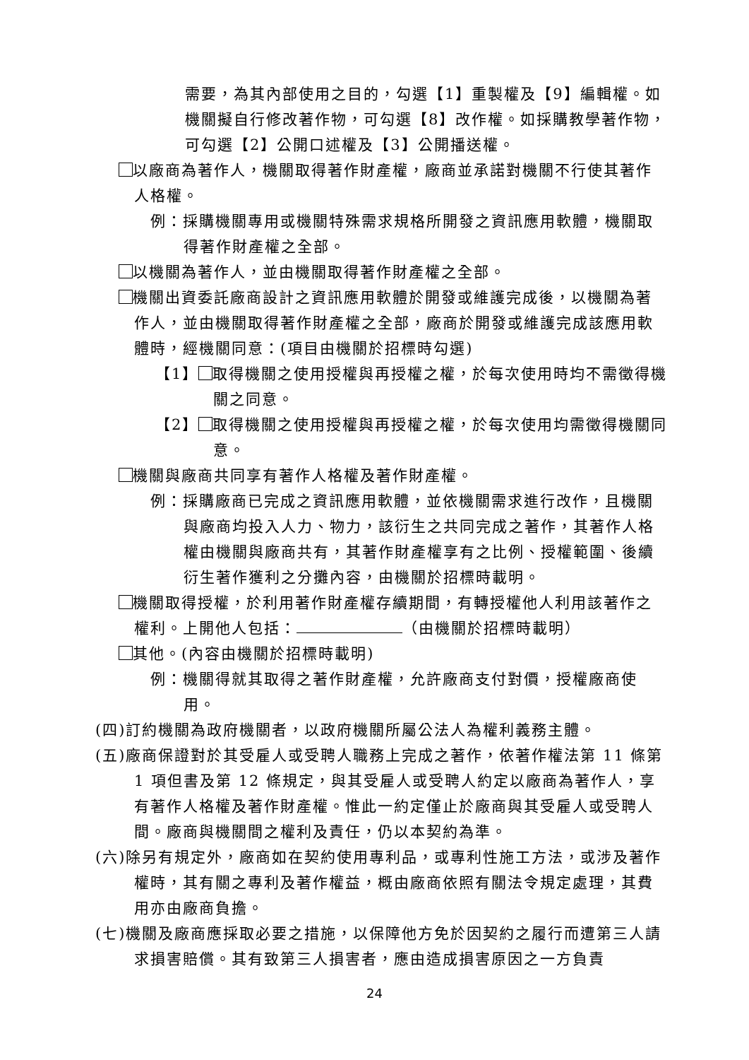需要，為其內部使用之目的，勾選【1】重製權及【9】編輯權。如機關擬自行修改著作物，可勾選【8】改作權。如採購教學著作物，可勾選【2】公開口述權及【3】公開播送權。
以廠商為著作人，機關取得著作財產權，廠商並承諾對機關不行使其著作人格權。
例：採購機關專用或機關特殊需求規格所開發之資訊應用軟體，機關取得著作財產權之全部。
以機關為著作人，並由機關取得著作財產權之全部。
機關出資委託廠商設計之資訊應用軟體於開發或維護完成後，以機關為著作人，並由機關取得著作財產權之全部，廠商於開發或維護完成該應用軟體時，經機關同意：(項目由機關於招標時勾選)
【1】 取得機關之使用授權與再授權之權，於每次使用時均不需徵得機關之同意。
【2】 取得機關之使用授權與再授權之權，於每次使用均需徵得機關同意。
機關與廠商共同享有著作人格權及著作財產權。
例：採購廠商已完成之資訊應用軟體，並依機關需求進行改作，且機關與廠商均投入人力、物力，該衍生之共同完成之著作，其著作人格權由機關與廠商共有，其著作財產權享有之比例、授權範圍、後續衍生著作獲利之分攤內容，由機關於招標時載明。
機關取得授權，於利用著作財產權存續期間，有轉授權他人利用該著作之權利。上開他人包括： （由機關於招標時載明）
其他。(內容由機關於招標時載明)
例：機關得就其取得之著作財產權，允許廠商支付對價，授權廠商使用。
(四)訂約機關為政府機關者，以政府機關所屬公法人為權利義務主體。
(五)廠商保證對於其受雇人或受聘人職務上完成之著作，依著作權法第 11 條第 1 項但書及第 12 條規定，與其受雇人或受聘人約定以廠商為著作人，享有著作人格權及著作財產權。惟此一約定僅止於廠商與其受雇人或受聘人間。廠商與機關間之權利及責任，仍以本契約為準。
(六)除另有規定外，廠商如在契約使用專利品，或專利性施工方法，或涉及著作權時，其有關之專利及著作權益，概由廠商依照有關法令規定處理，其費用亦由廠商負擔。
(七)機關及廠商應採取必要之措施，以保障他方免於因契約之履行而遭第三人請求損害賠償。其有致第三人損害者，應由造成損害原因之一方負責
24